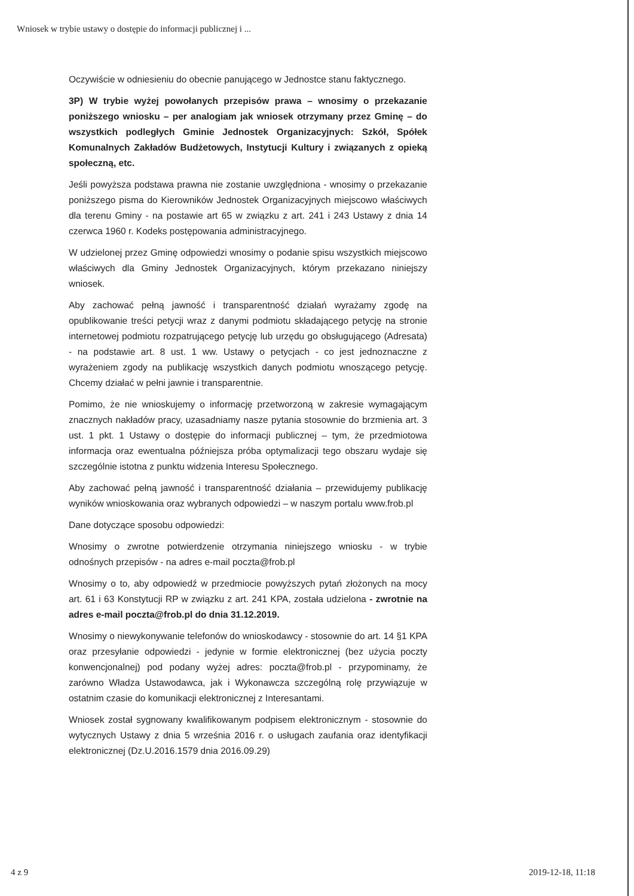Wniosek w trybie ustawy o dostępie do informacji publicznej i ...
Oczywiście w odniesieniu do obecnie panującego w Jednostce stanu faktycznego.
3P) W trybie wyżej powołanych przepisów prawa – wnosimy o przekazanie poniższego wniosku – per analogiam jak wniosek otrzymany przez Gminę – do wszystkich podległych Gminie Jednostek Organizacyjnych: Szkół, Spółek Komunalnych Zakładów Budżetowych, Instytucji Kultury i związanych z opieką społeczną, etc.
Jeśli powyższa podstawa prawna nie zostanie uwzględniona - wnosimy o przekazanie poniższego pisma do Kierowników Jednostek Organizacyjnych miejscowo właściwych dla terenu Gminy - na postawie art 65 w związku z art. 241 i 243 Ustawy z dnia 14 czerwca 1960 r. Kodeks postępowania administracyjnego.
W udzielonej przez Gminę odpowiedzi wnosimy o podanie spisu wszystkich miejscowo właściwych dla Gminy Jednostek Organizacyjnych, którym przekazano niniejszy wniosek.
Aby zachować pełną jawność i transparentność działań wyrażamy zgodę na opublikowanie treści petycji wraz z danymi podmiotu składającego petycję na stronie internetowej podmiotu rozpatrującego petycję lub urzędu go obsługującego (Adresata) - na podstawie art. 8 ust. 1 ww. Ustawy o petycjach - co jest jednoznaczne z wyrażeniem zgody na publikację wszystkich danych podmiotu wnoszącego petycję. Chcemy działać w pełni jawnie i transparentnie.
Pomimo, że nie wnioskujemy o informację przetworzoną w zakresie wymagającym znacznych nakładów pracy, uzasadniamy nasze pytania stosownie do brzmienia art. 3 ust. 1 pkt. 1 Ustawy o dostępie do informacji publicznej – tym, że przedmiotowa informacja oraz ewentualna późniejsza próba optymalizacji tego obszaru wydaje się szczególnie istotna z punktu widzenia Interesu Społecznego.
Aby zachować pełną jawność i transparentność działania – przewidujemy publikację wyników wnioskowania oraz wybranych odpowiedzi – w naszym portalu www.frob.pl
Dane dotyczące sposobu odpowiedzi:
Wnosimy o zwrotne potwierdzenie otrzymania niniejszego wniosku - w trybie odnośnych przepisów - na adres e-mail poczta@frob.pl
Wnosimy o to, aby odpowiedź w przedmiocie powyższych pytań złożonych na mocy art. 61 i 63 Konstytucji RP w związku z art. 241 KPA, została udzielona - zwrotnie na adres e-mail poczta@frob.pl do dnia 31.12.2019.
Wnosimy o niewykonywanie telefonów do wnioskodawcy - stosownie do art. 14 §1 KPA oraz przesyłanie odpowiedzi - jedynie w formie elektronicznej (bez użycia poczty konwencjonalnej) pod podany wyżej adres: poczta@frob.pl - przypominamy, że zarówno Władza Ustawodawca, jak i Wykonawcza szczególną rolę przywiązuje w ostatnim czasie do komunikacji elektronicznej z Interesantami.
Wniosek został sygnowany kwalifikowanym podpisem elektronicznym - stosownie do wytycznych Ustawy z dnia 5 września 2016 r. o usługach zaufania oraz identyfikacji elektronicznej (Dz.U.2016.1579 dnia 2016.09.29)
4 z 9 2019-12-18, 11:18